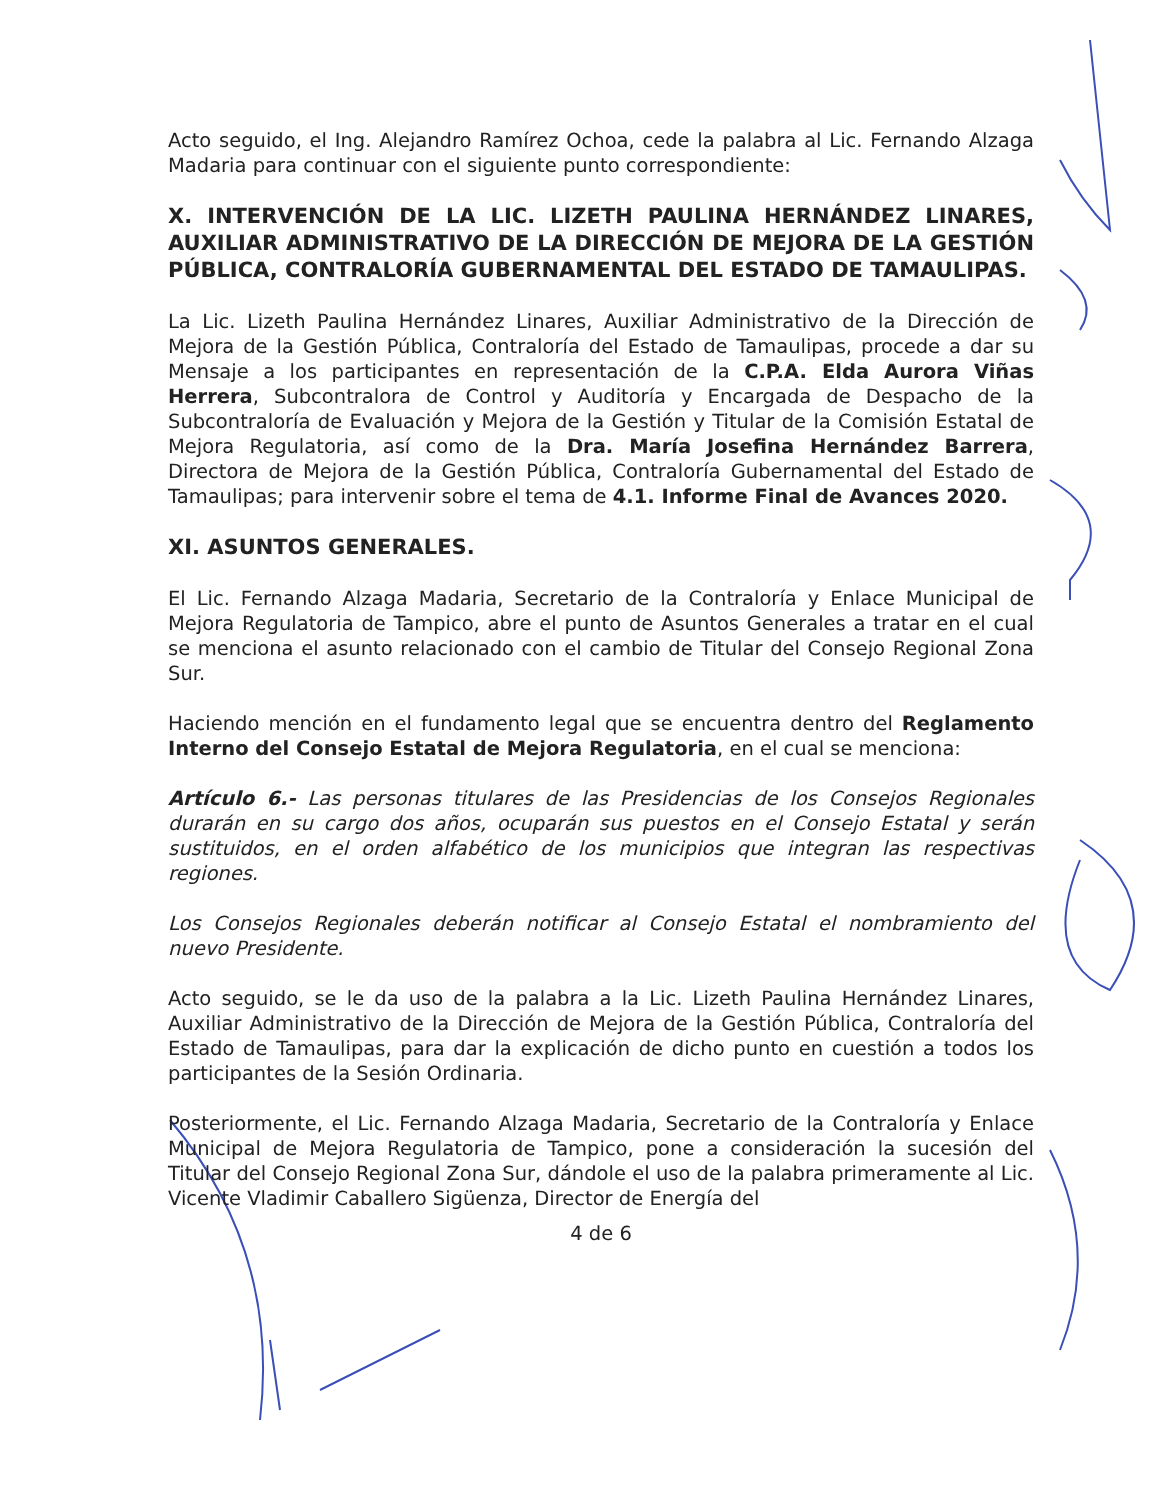Acto seguido, el Ing. Alejandro Ramírez Ochoa, cede la palabra al Lic. Fernando Alzaga Madaria para continuar con el siguiente punto correspondiente:
X. INTERVENCIÓN DE LA LIC. LIZETH PAULINA HERNÁNDEZ LINARES, AUXILIAR ADMINISTRATIVO DE LA DIRECCIÓN DE MEJORA DE LA GESTIÓN PÚBLICA, CONTRALORÍA GUBERNAMENTAL DEL ESTADO DE TAMAULIPAS.
La Lic. Lizeth Paulina Hernández Linares, Auxiliar Administrativo de la Dirección de Mejora de la Gestión Pública, Contraloría del Estado de Tamaulipas, procede a dar su Mensaje a los participantes en representación de la C.P.A. Elda Aurora Viñas Herrera, Subcontralora de Control y Auditoría y Encargada de Despacho de la Subcontraloría de Evaluación y Mejora de la Gestión y Titular de la Comisión Estatal de Mejora Regulatoria, así como de la Dra. María Josefina Hernández Barrera, Directora de Mejora de la Gestión Pública, Contraloría Gubernamental del Estado de Tamaulipas; para intervenir sobre el tema de 4.1. Informe Final de Avances 2020.
XI. ASUNTOS GENERALES.
El Lic. Fernando Alzaga Madaria, Secretario de la Contraloría y Enlace Municipal de Mejora Regulatoria de Tampico, abre el punto de Asuntos Generales a tratar en el cual se menciona el asunto relacionado con el cambio de Titular del Consejo Regional Zona Sur.
Haciendo mención en el fundamento legal que se encuentra dentro del Reglamento Interno del Consejo Estatal de Mejora Regulatoria, en el cual se menciona:
Artículo 6.- Las personas titulares de las Presidencias de los Consejos Regionales durarán en su cargo dos años, ocuparán sus puestos en el Consejo Estatal y serán sustituidos, en el orden alfabético de los municipios que integran las respectivas regiones.
Los Consejos Regionales deberán notificar al Consejo Estatal el nombramiento del nuevo Presidente.
Acto seguido, se le da uso de la palabra a la Lic. Lizeth Paulina Hernández Linares, Auxiliar Administrativo de la Dirección de Mejora de la Gestión Pública, Contraloría del Estado de Tamaulipas, para dar la explicación de dicho punto en cuestión a todos los participantes de la Sesión Ordinaria.
Posteriormente, el Lic. Fernando Alzaga Madaria, Secretario de la Contraloría y Enlace Municipal de Mejora Regulatoria de Tampico, pone a consideración la sucesión del Titular del Consejo Regional Zona Sur, dándole el uso de la palabra primeramente al Lic. Vicente Vladimir Caballero Sigüenza, Director de Energía del
4 de 6